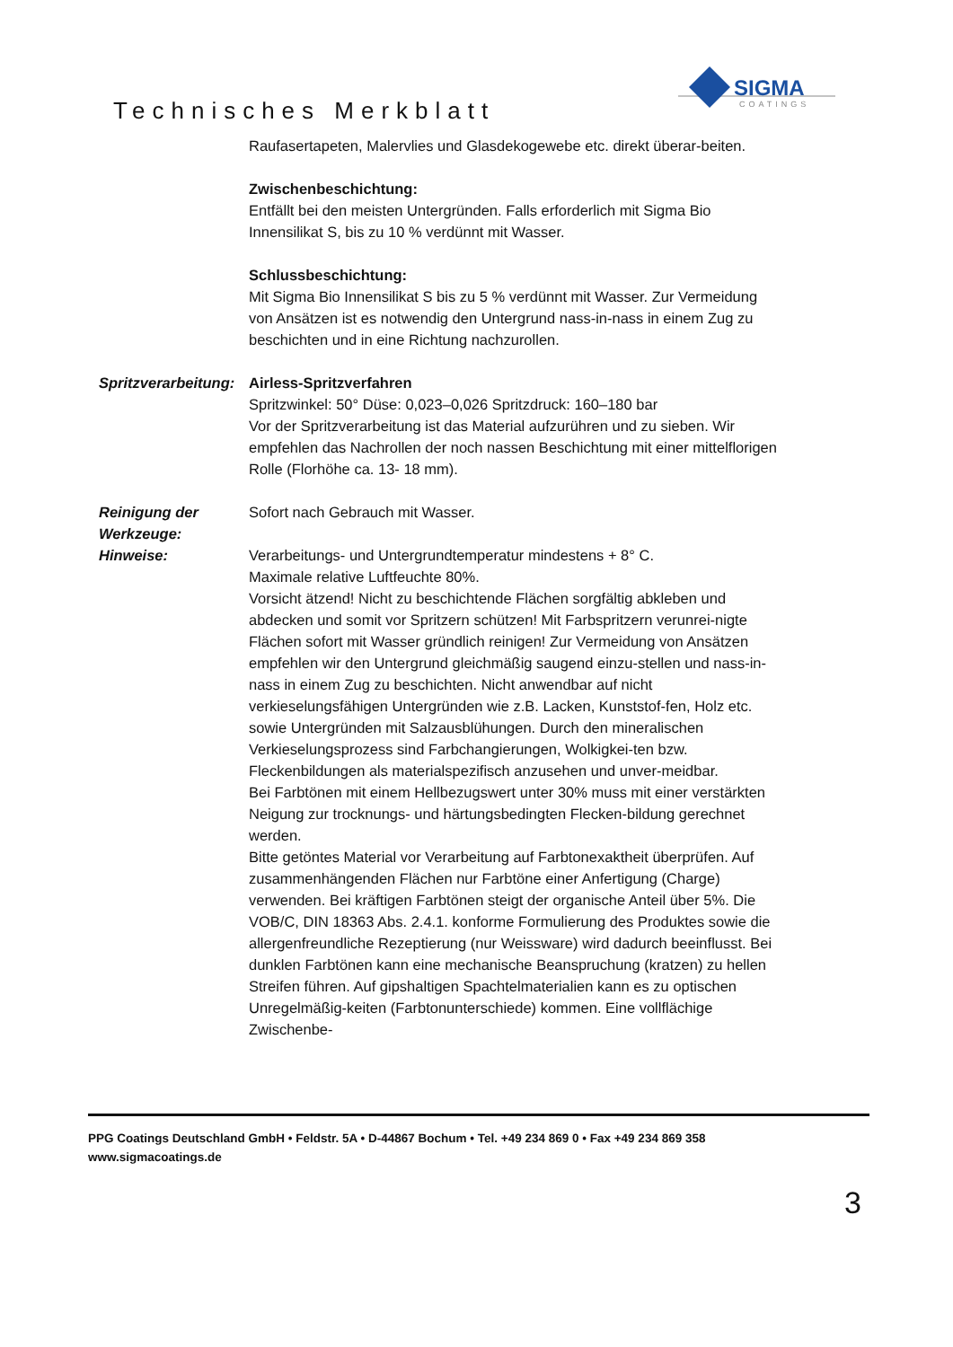Technisches Merkblatt
SIGMA
COATINGS
Raufasertapeten, Malervlies und Glasdekogewebe etc. direkt überar-beiten.
Zwischenbeschichtung:
Entfällt bei den meisten Untergründen. Falls erforderlich mit Sigma Bio Innensilikat S, bis zu 10 % verdünnt mit Wasser.
Schlussbeschichtung:
Mit Sigma Bio Innensilikat S bis zu 5 % verdünnt mit Wasser. Zur Vermeidung von Ansätzen ist es notwendig den Untergrund nass-in-nass in einem Zug zu beschichten und in eine Richtung nachzurollen.
Spritzverarbeitung: Airless-Spritzverfahren
Spritzwinkel: 50° Düse: 0,023–0,026 Spritzdruck: 160–180 bar
Vor der Spritzverarbeitung ist das Material aufzurühren und zu sieben. Wir empfehlen das Nachrollen der noch nassen Beschichtung mit einer mittelflorigen Rolle (Florhöhe ca. 13- 18 mm).
Reinigung der Werkzeuge: Sofort nach Gebrauch mit Wasser.
Hinweise: Verarbeitungs- und Untergrundtemperatur mindestens + 8° C.
Maximale relative Luftfeuchte 80%.
Vorsicht ätzend! Nicht zu beschichtende Flächen sorgfältig abkleben und abdecken und somit vor Spritzern schützen! Mit Farbspritzern verunrei-nigte Flächen sofort mit Wasser gründlich reinigen! Zur Vermeidung von Ansätzen empfehlen wir den Untergrund gleichmäßig saugend einzu-stellen und nass-in-nass in einem Zug zu beschichten. Nicht anwendbar auf nicht verkieselungsfähigen Untergründen wie z.B. Lacken, Kunststof-fen, Holz etc. sowie Untergründen mit Salzausblühungen. Durch den mineralischen Verkieselungsprozess sind Farbchangierungen, Wolkigkei-ten bzw. Fleckenbildungen als materialspezifisch anzusehen und unver-meidbar.
Bei Farbtönen mit einem Hellbezugswert unter 30% muss mit einer verstärkten Neigung zur trocknungs- und härtungsbedingten Flecken-bildung gerechnet werden.
Bitte getöntes Material vor Verarbeitung auf Farbtonexaktheit überprüfen. Auf zusammenhängenden Flächen nur Farbtöne einer Anfertigung (Charge) verwenden. Bei kräftigen Farbtönen steigt der organische Anteil über 5%. Die VOB/C, DIN 18363 Abs. 2.4.1. konforme Formulierung des Produktes sowie die allergenfreundliche Rezeptierung (nur Weissware) wird dadurch beeinflusst. Bei dunklen Farbtönen kann eine mechanische Beanspruchung (kratzen) zu hellen Streifen führen. Auf gipshaltigen Spachtelmaterialien kann es zu optischen Unregelmäßig-keiten (Farbtonunterschiede) kommen. Eine vollflächige Zwischenbe-
PPG Coatings Deutschland GmbH • Feldstr. 5A • D-44867 Bochum • Tel. +49 234 869 0 • Fax +49 234 869 358
www.sigmacoatings.de
3